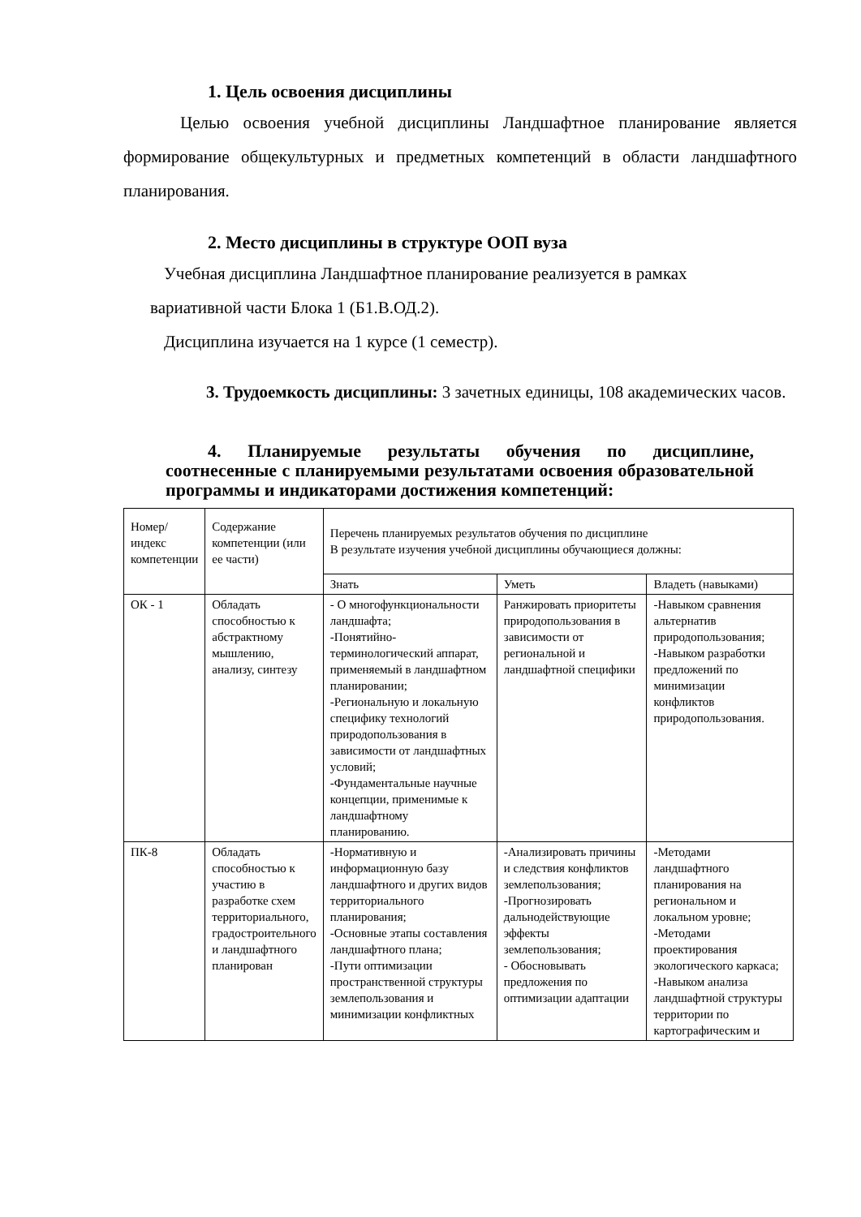1. Цель освоения дисциплины
Целью освоения учебной дисциплины Ландшафтное планирование является формирование общекультурных и предметных компетенций в области ландшафтного планирования.
2. Место дисциплины в структуре ООП вуза
Учебная дисциплина Ландшафтное планирование реализуется в рамках
вариативной части Блока 1 (Б1.В.ОД.2).
Дисциплина изучается на 1 курсе (1 семестр).
3. Трудоемкость дисциплины: 3 зачетных единицы, 108 академических часов.
4. Планируемые результаты обучения по дисциплине, соотнесенные с планируемыми результатами освоения образовательной программы и индикаторами достижения компетенций:
| Номер/индекс компетенции | Содержание компетенции (или ее части) | Перечень планируемых результатов обучения по дисциплине В результате изучения учебной дисциплины обучающиеся должны: | | |
| | | Знать | Уметь | Владеть (навыками) |
| ОК - 1 | Обладать способностью к абстрактному мышлению, анализу, синтезу | - О многофункциональности ландшафта; -Понятийно-терминологический аппарат, применяемый в ландшафтном планировании; -Региональную и локальную специфику технологий природопользования в зависимости от ландшафтных условий; -Фундаментальные научные концепции, применимые к ландшафтному планированию. | Ранжировать приоритеты природопользования в зависимости от региональной и ландшафтной специфики | -Навыком сравнения альтернатив природопользования; -Навыком разработки предложений по минимизации конфликтов природопользования. |
| ПК-8 | Обладать способностью к участию в разработке схем территориального, градостроительного и ландшафтного планирован | -Нормативную и информационную базу ландшафтного и других видов территориального планирования; -Основные этапы составления ландшафтного плана; -Пути оптимизации пространственной структуры землепользования и минимизации конфликтных | -Анализировать причины и следствия конфликтов землепользования; -Прогнозировать дальнодействующие эффекты землепользования; - Обосновывать предложения по оптимизации адаптации | -Методами ландшафтного планирования на региональном и локальном уровне; -Методами проектирования экологического каркаса; -Навыком анализа ландшафтной структуры территории по картографическим и |